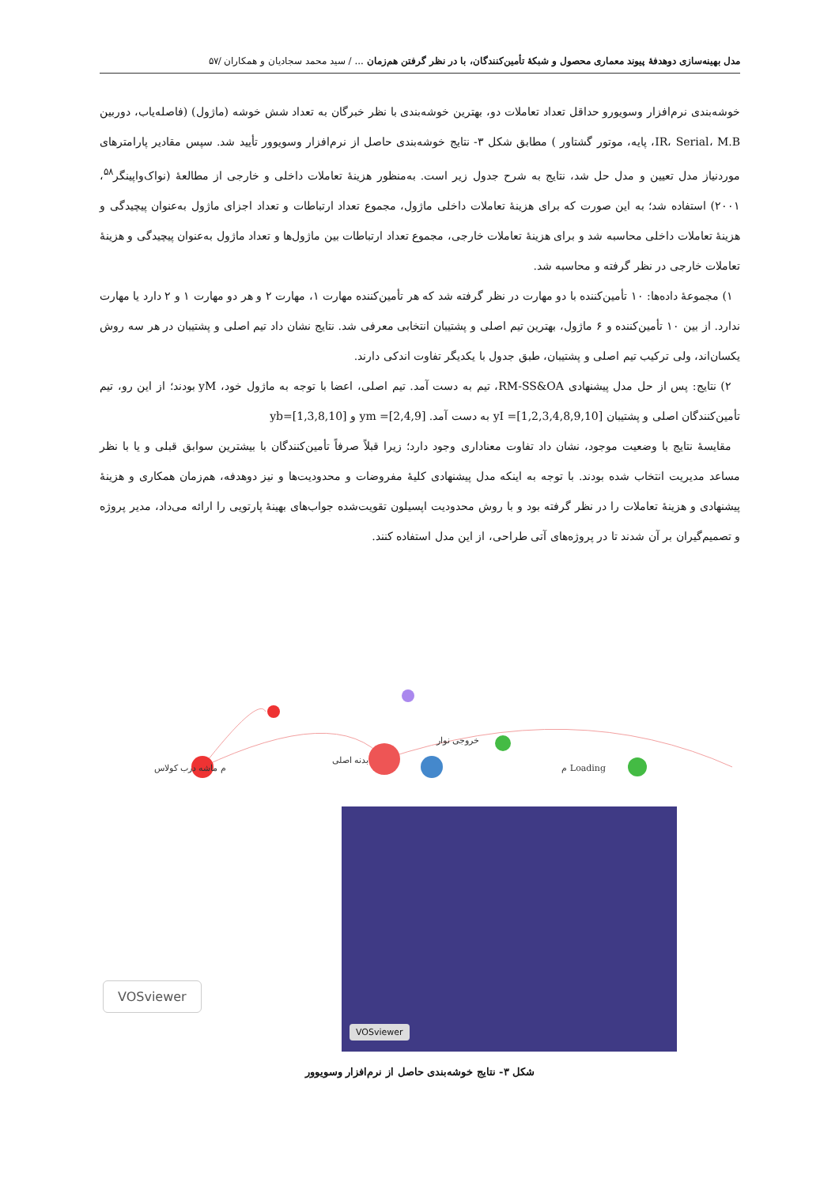مدل بهینه‌سازی دوهدفهٔ پیوند معماری محصول و شبکهٔ تأمین‌کنندگان، با در نظر گرفتن هم‌زمان ... / سید محمد سجادیان و همکاران /۵۷
خوشه‌بندی نرم‌افزار وسویورو حداقل تعداد تعاملات دو، بهترین خوشه‌بندی با نظر خبرگان به تعداد شش خوشه (ماژول) (فاصله‌یاب، دوربین IR، Serial، M.B، پایه، موتور گشتاور ) مطابق شکل ۳- نتایج خوشه‌بندی حاصل از نرم‌افزار وسویوور تأیید شد. سپس مقادیر پارامترهای موردنیاز مدل تعیین و مدل حل شد، نتایج به شرح جدول زیر است. به‌منظور هزینهٔ تعاملات داخلی و خارجی از مطالعهٔ (نواک‌واپینگر<sup>۵۸</sup>، ۲۰۰۱) استفاده شد؛ به این صورت که برای هزینهٔ تعاملات داخلی ماژول، مجموع تعداد ارتباطات و تعداد اجزای ماژول به‌عنوان پیچیدگی و هزینهٔ تعاملات داخلی محاسبه شد و برای هزینهٔ تعاملات خارجی، مجموع تعداد ارتباطات بین ماژول‌ها و تعداد ماژول به‌عنوان پیچیدگی و هزینهٔ تعاملات خارجی در نظر گرفته و محاسبه شد.
۱) مجموعهٔ داده‌ها: ۱۰ تأمین‌کننده با دو مهارت در نظر گرفته شد که هر تأمین‌کننده مهارت ۱، مهارت ۲ و هر دو مهارت ۱ و ۲ دارد یا مهارت ندارد. از بین ۱۰ تأمین‌کننده و ۶ ماژول، بهترین تیم اصلی و پشتیبان انتخابی معرفی شد. نتایج نشان داد تیم اصلی و پشتیبان در هر سه روش یکسان‌اند، ولی ترکیب تیم اصلی و پشتیبان، طبق جدول با یکدیگر تفاوت اندکی دارند.
۲) نتایج: پس از حل مدل پیشنهادی RM-SS&OA، تیم به دست آمد. تیم اصلی، اعضا با توجه به ماژول خود، yM بودند؛ از این رو، تیم تأمین‌کنندگان اصلی و پشتیبان yI =[1,2,3,4,8,9,10] به دست آمد. [2,4,9]= ym و yb=[1,3,8,10]
مقایسهٔ نتایج با وضعیت موجود، نشان داد تفاوت معناداری وجود دارد؛ زیرا قبلاً صرفاً تأمین‌کنندگان با بیشترین سوابق قبلی و یا با نظر مساعد مدیریت انتخاب شده بودند. با توجه به اینکه مدل پیشنهادی کلیهٔ مفروضات و محدودیت‌ها و نیز دوهدفه، هم‌زمان همکاری و هزینهٔ پیشنهادی و هزینهٔ تعاملات را در نظر گرفته بود و با روش محدودیت اپسیلون تقویت‌شده جواب‌های بهینهٔ پارتویی را ارائه می‌داد، مدیر پروژه و تصمیم‌گیران بر آن شدند تا در پروژه‌های آتی طراحی، از این مدل استفاده کنند.
م ماشه درب کولاس
بدنه اصلی
Loading م
خروجی نوار
VOSviewer
VOSviewer
شکل ۳- نتایج خوشه‌بندی حاصل از نرم‌افزار وسویوور